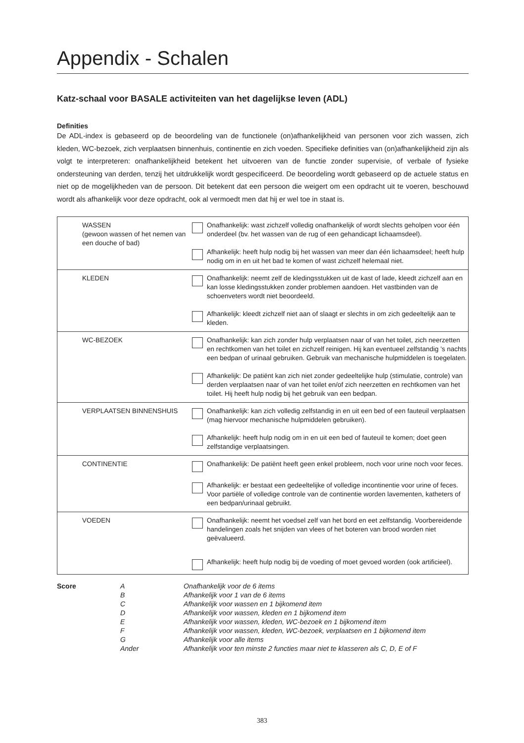Appendix - Schalen
Katz-schaal voor BASALE activiteiten van het dagelijkse leven (ADL)
Definities
De ADL-index is gebaseerd op de beoordeling van de functionele (on)afhankelijkheid van personen voor zich wassen, zich kleden, WC-bezoek, zich verplaatsen binnenhuis, continentie en zich voeden. Specifieke definities van (on)afhankelijkheid zijn als volgt te interpreteren: onafhankelijkheid betekent het uitvoeren van de functie zonder supervisie, of verbale of fysieke ondersteuning van derden, tenzij het uitdrukkelijk wordt gespecificeerd. De beoordeling wordt gebaseerd op de actuele status en niet op de mogelijkheden van de persoon. Dit betekent dat een persoon die weigert om een opdracht uit te voeren, beschouwd wordt als afhankelijk voor deze opdracht, ook al vermoedt men dat hij er wel toe in staat is.
| WASSEN (gewoon wassen of het nemen van een douche of bad) | Onafhankelijk: wast zichzelf volledig onafhankelijk of wordt slechts geholpen voor één onderdeel (bv. het wassen van de rug of een gehandicapt lichaamsdeel). Afhankelijk: heeft hulp nodig bij het wassen van meer dan één lichaamsdeel; heeft hulp nodig om in en uit het bad te komen of wast zichzelf helemaal niet. |
| KLEDEN | Onafhankelijk: neemt zelf de kledingsstukken uit de kast of lade, kleedt zichzelf aan en kan losse kledingsstukken zonder problemen aandoen. Het vastbinden van de schoenveters wordt niet beoordeeld. Afhankelijk: kleedt zichzelf niet aan of slaagt er slechts in om zich gedeeltelijk aan te kleden. |
| WC-BEZOEK | Onafhankelijk: kan zich zonder hulp verplaatsen naar of van het toilet, zich neerzetten en rechtkomen van het toilet en zichzelf reinigen. Hij kan eventueel zelfstandig ’s nachts een bedpan of urinaal gebruiken. Gebruik van mechanische hulpmiddelen is toegelaten. Afhankelijk: De patiënt kan zich niet zonder gedeeltelijke hulp (stimulatie, controle) van derden verplaatsen naar of van het toilet en/of zich neerzetten en rechtkomen van het toilet. Hij heeft hulp nodig bij het gebruik van een bedpan. |
| VERPLAATSEN BINNENSHUIS | Onafhankelijk: kan zich volledig zelfstandig in en uit een bed of een fauteuil verplaatsen (mag hiervoor mechanische hulpmiddelen gebruiken). Afhankelijk: heeft hulp nodig om in en uit een bed of fauteuil te komen; doet geen zelfstandige verplaatsingen. |
| CONTINENTIE | Onafhankelijk: De patiënt heeft geen enkel probleem, noch voor urine noch voor feces. Afhankelijk: er bestaat een gedeeltelijke of volledige incontinentie voor urine of feces. Voor partiële of volledige controle van de continentie worden lavementen, katheters of een bedpan/urinaal gebruikt. |
| VOEDEN | Onafhankelijk: neemt het voedsel zelf van het bord en eet zelfstandig. Voorbereidende handelingen zoals het snijden van vlees of het boteren van brood worden niet geëvalueerd. Afhankelijk: heeft hulp nodig bij de voeding of moet gevoed worden (ook artificieel). |
| Score | A | Onafhankelijk voor de 6 items |
| | B | Afhankelijk voor 1 van de 6 items |
| | C | Afhankelijk voor wassen en 1 bijkomend item |
| | D | Afhankelijk voor wassen, kleden en 1 bijkomend item |
| | E | Afhankelijk voor wassen, kleden, WC-bezoek en 1 bijkomend item |
| | F | Afhankelijk voor wassen, kleden, WC-bezoek, verplaatsen en 1 bijkomend item |
| | G | Afhankelijk voor alle items |
| | Ander | Afhankelijk voor ten minste 2 functies maar niet te klasseren als C, D, E of F |
383